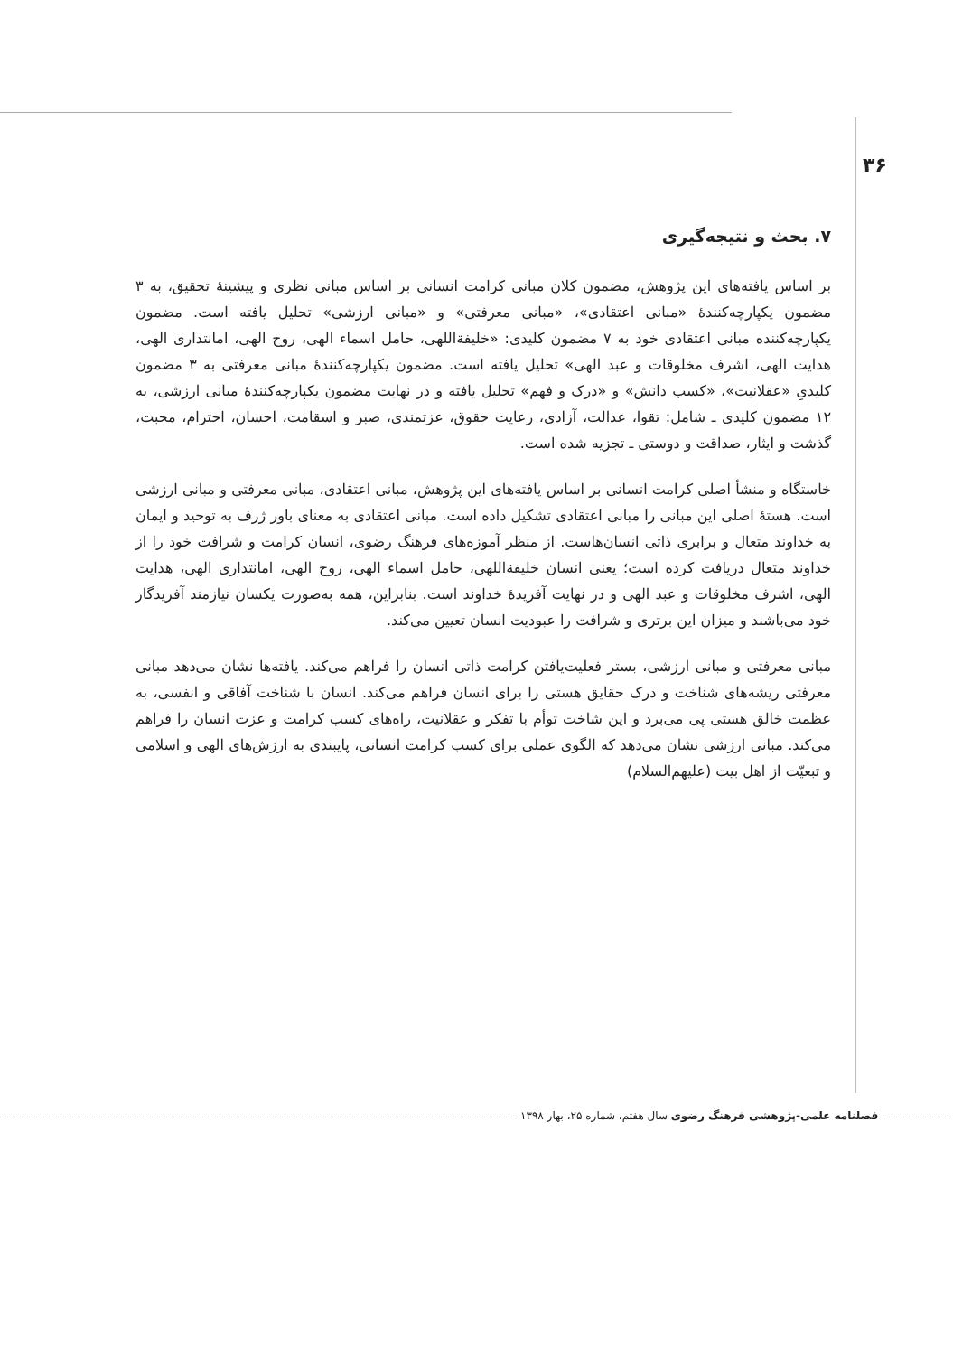۳۶
۷. بحث و نتیجه‌گیری
بر اساس یافته‌های این پژوهش، مضمون کلان مبانی کرامت انسانی بر اساس مبانی نظری و پیشینهٔ تحقیق، به ۳ مضمون یکپارچه‌کنندهٔ «مبانی اعتقادی»، «مبانی معرفتی» و «مبانی ارزشی» تحلیل یافته است. مضمون یکپارچه‌کننده مبانی اعتقادی خود به ۷ مضمون کلیدی: «خلیفةاللهی، حامل اسماء الهی، روح الهی، امانتداری الهی، هدایت الهی، اشرف مخلوقات و عبد الهی» تحلیل یافته است. مضمون یکپارچه‌کنندهٔ مبانی معرفتی به ۳ مضمون کلیدیِ «عقلانیت»، «کسب دانش» و «درک و فهم» تحلیل یافته و در نهایت مضمون یکپارچه‌کنندهٔ مبانی ارزشی، به ۱۲ مضمون کلیدی ـ شامل: تقوا، عدالت، آزادی، رعایت حقوق، عزتمندی، صبر و اسقامت، احسان، احترام، محبت، گذشت و ایثار، صداقت و دوستی ـ تجزیه شده است.
خاستگاه و منشأ اصلی کرامت انسانی بر اساس یافته‌های این پژوهش، مبانی اعتقادی، مبانی معرفتی و مبانی ارزشی است. هستهٔ اصلی این مبانی را مبانی اعتقادی تشکیل داده است. مبانی اعتقادی به معنای باور ژرف به توحید و ایمان به خداوند متعال و برابری ذاتی انسان‌هاست. از منظر آموزه‌های فرهنگ رضوی، انسان کرامت و شرافت خود را از خداوند متعال دریافت کرده است؛ یعنی انسان خلیفةاللهی، حامل اسماء الهی، روح الهی، امانتداری الهی، هدایت الهی، اشرف مخلوقات و عبد الهی و در نهایت آفریدهٔ خداوند است. بنابراین، همه به‌صورت یکسان نیازمند آفریدگار خود می‌باشند و میزان این برتری و شرافت را عبودیت انسان تعیین می‌کند.
مبانی معرفتی و مبانی ارزشی، بستر فعلیت‌یافتن کرامت ذاتی انسان را فراهم می‌کند. یافته‌ها نشان می‌دهد مبانی معرفتی ریشه‌های شناخت و درک حقایق هستی را برای انسان فراهم می‌کند. انسان با شناخت آفاقی و انفسی، به عظمت خالق هستی پی می‌برد و این شاخت توأم با تفکر و عقلانیت، راه‌های کسب کرامت و عزت انسان را فراهم می‌کند. مبانی ارزشی نشان می‌دهد که الگوی عملی برای کسب کرامت انسانی، پایبندی به ارزش‌های الهی و اسلامی و تبعیّت از اهل بیت (علیهم‌السلام)
فصلنامه علمی-پژوهشی فرهنگ رضوی سال هفتم، شماره ۲۵، بهار ۱۳۹۸